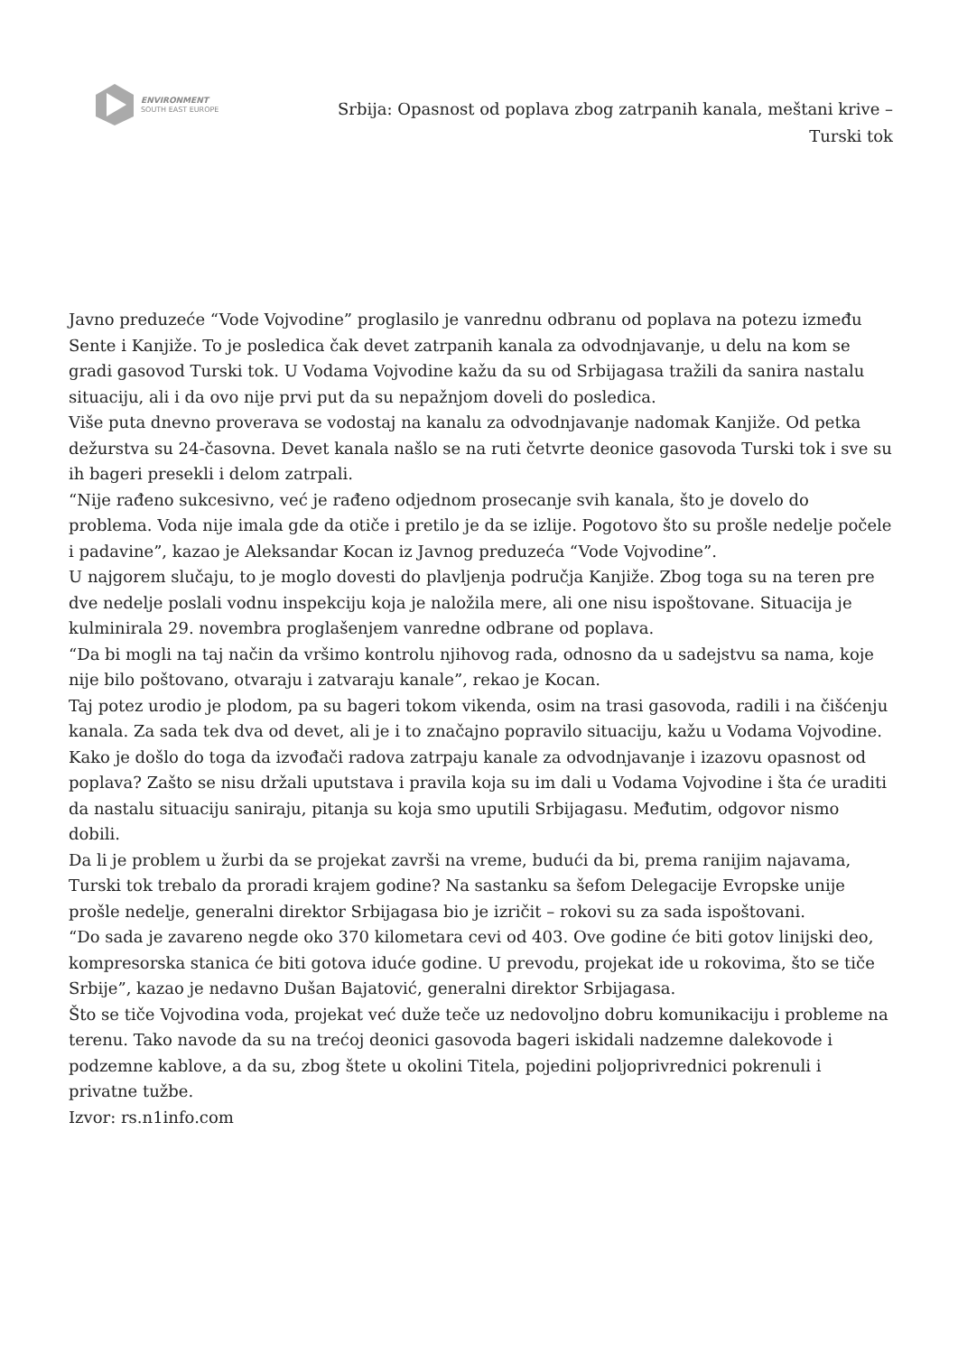ENVIRONMENT
SOUTH EAST EUROPE
Srbija: Opasnost od poplava zbog zatrpanih kanala, meštani krive – Turski tok
Javno preduzeće “Vode Vojvodine” proglasilo je vanrednu odbranu od poplava na potezu između Sente i Kanjiže. To je posledica čak devet zatrpanih kanala za odvodnjavanje, u delu na kom se gradi gasovod Turski tok. U Vodama Vojvodine kažu da su od Srbijagasa tražili da sanira nastalu situaciju, ali i da ovo nije prvi put da su nepažnjom doveli do posledica.
Više puta dnevno proverava se vodostaj na kanalu za odvodnjavanje nadomak Kanjiže. Od petka dežurstva su 24-časovna. Devet kanala našlo se na ruti četvrte deonice gasovoda Turski tok i sve su ih bageri presekli i delom zatrpali.
“Nije rađeno sukcesivno, već je rađeno odjednom prosecanje svih kanala, što je dovelo do problema. Voda nije imala gde da otiče i pretilo je da se izlije. Pogotovo što su prošle nedelje počele i padavine”, kazao je Aleksandar Kocan iz Javnog preduzeća “Vode Vojvodine”.
U najgorem slučaju, to je moglo dovesti do plavljenja područja Kanjiže. Zbog toga su na teren pre dve nedelje poslali vodnu inspekciju koja je naložila mere, ali one nisu ispoštovane. Situacija je kulminirala 29. novembra proglašenjem vanredne odbrane od poplava.
“Da bi mogli na taj način da vršimo kontrolu njihovog rada, odnosno da u sadejstvu sa nama, koje nije bilo poštovano, otvaraju i zatvaraju kanale”, rekao je Kocan.
Taj potez urodio je plodom, pa su bageri tokom vikenda, osim na trasi gasovoda, radili i na čišćenju kanala. Za sada tek dva od devet, ali je i to značajno popravilo situaciju, kažu u Vodama Vojvodine.
Kako je došlo do toga da izvođači radova zatrpaju kanale za odvodnjavanje i izazovu opasnost od poplava? Zašto se nisu držali uputstava i pravila koja su im dali u Vodama Vojvodine i šta će uraditi da nastalu situaciju saniraju, pitanja su koja smo uputili Srbijagasu. Međutim, odgovor nismo dobili.
Da li je problem u žurbi da se projekat završi na vreme, budući da bi, prema ranijim najavama, Turski tok trebalo da proradi krajem godine? Na sastanku sa šefom Delegacije Evropske unije prošle nedelje, generalni direktor Srbijagasa bio je izričit – rokovi su za sada ispoštovani.
“Do sada je zavareno negde oko 370 kilometara cevi od 403. Ove godine će biti gotov linijski deo, kompresorska stanica će biti gotova iduće godine. U prevodu, projekat ide u rokovima, što se tiče Srbije”, kazao je nedavno Dušan Bajatović, generalni direktor Srbijagasa.
Što se tiče Vojvodina voda, projekat već duže teče uz nedovoljno dobru komunikaciju i probleme na terenu. Tako navode da su na trećoj deonici gasovoda bageri iskidali nadzemne dalekovode i podzemne kablove, a da su, zbog štete u okolini Titela, pojedini poljoprivrednici pokrenuli i privatne tužbe.
Izvor: rs.n1info.com